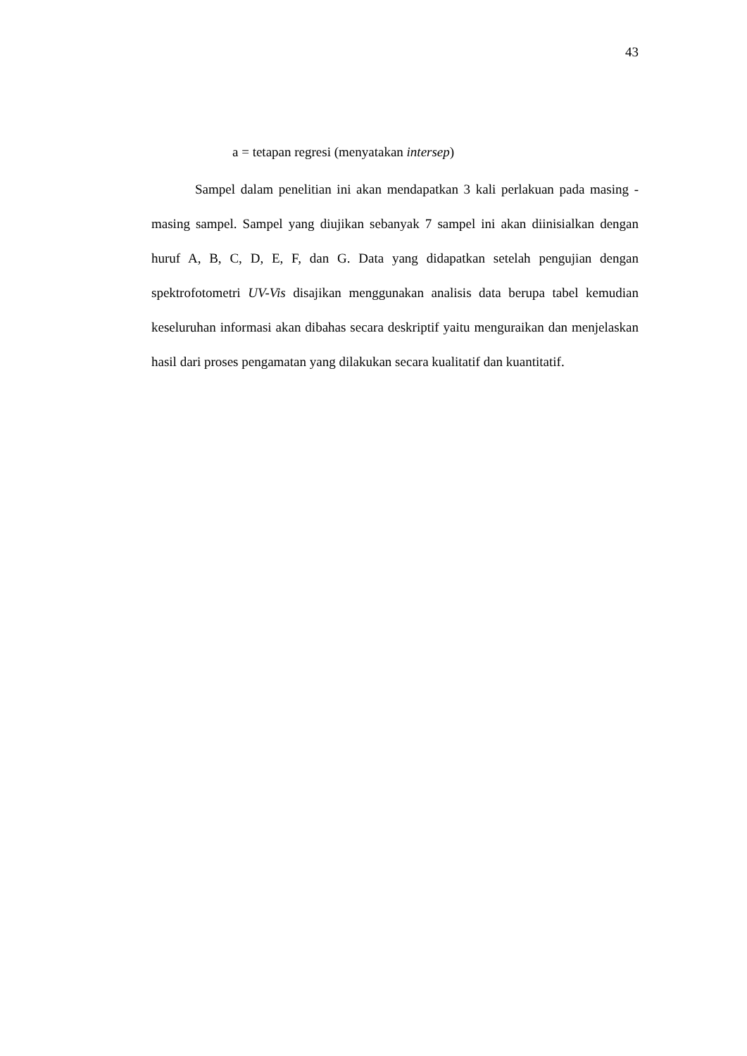43
a = tetapan regresi (menyatakan intersep)
Sampel dalam penelitian ini akan mendapatkan 3 kali perlakuan pada masing - masing sampel. Sampel yang diujikan sebanyak 7 sampel ini akan diinisialkan dengan huruf A, B, C, D, E, F, dan G. Data yang didapatkan setelah pengujian dengan spektrofotometri UV-Vis disajikan menggunakan analisis data berupa tabel kemudian keseluruhan informasi akan dibahas secara deskriptif yaitu menguraikan dan menjelaskan hasil dari proses pengamatan yang dilakukan secara kualitatif dan kuantitatif.